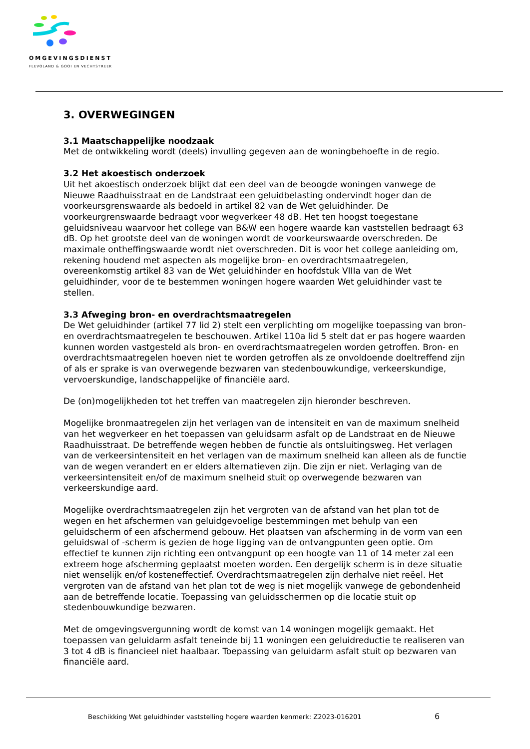OMGEVINGSDIENST
FLEVOLAND & GOOI EN VECHTSTREEK
3. OVERWEGINGEN
3.1 Maatschappelijke noodzaak
Met de ontwikkeling wordt (deels) invulling gegeven aan de woningbehoefte in de regio.
3.2 Het akoestisch onderzoek
Uit het akoestisch onderzoek blijkt dat een deel van de beoogde woningen vanwege de Nieuwe Raadhuisstraat en de Landstraat een geluidbelasting ondervindt hoger dan de voorkeursgrenswaarde als bedoeld in artikel 82 van de Wet geluidhinder. De voorkeurgrenswaarde bedraagt voor wegverkeer 48 dB. Het ten hoogst toegestane geluidsniveau waarvoor het college van B&W een hogere waarde kan vaststellen bedraagt 63 dB. Op het grootste deel van de woningen wordt de voorkeurswaarde overschreden. De maximale ontheffingswaarde wordt niet overschreden. Dit is voor het college aanleiding om, rekening houdend met aspecten als mogelijke bron- en overdrachtsmaatregelen, overeenkomstig artikel 83 van de Wet geluidhinder en hoofdstuk VIIIa van de Wet geluidhinder, voor de te bestemmen woningen hogere waarden Wet geluidhinder vast te stellen.
3.3 Afweging bron- en overdrachtsmaatregelen
De Wet geluidhinder (artikel 77 lid 2) stelt een verplichting om mogelijke toepassing van bron- en overdrachtsmaatregelen te beschouwen. Artikel 110a lid 5 stelt dat er pas hogere waarden kunnen worden vastgesteld als bron- en overdrachtsmaatregelen worden getroffen. Bron- en overdrachtsmaatregelen hoeven niet te worden getroffen als ze onvoldoende doeltreffend zijn of als er sprake is van overwegende bezwaren van stedenbouwkundige, verkeerskundige, vervoerskundige, landschappelijke of financiële aard.
De (on)mogelijkheden tot het treffen van maatregelen zijn hieronder beschreven.
Mogelijke bronmaatregelen zijn het verlagen van de intensiteit en van de maximum snelheid van het wegverkeer en het toepassen van geluidsarm asfalt op de Landstraat en de Nieuwe Raadhuisstraat. De betreffende wegen hebben de functie als ontsluitingsweg. Het verlagen van de verkeersintensiteit en het verlagen van de maximum snelheid kan alleen als de functie van de wegen verandert en er elders alternatieven zijn. Die zijn er niet. Verlaging van de verkeersintensiteit en/of de maximum snelheid stuit op overwegende bezwaren van verkeerskundige aard.
Mogelijke overdrachtsmaatregelen zijn het vergroten van de afstand van het plan tot de wegen en het afschermen van geluidgevoelige bestemmingen met behulp van een geluidscherm of een afschermend gebouw. Het plaatsen van afscherming in de vorm van een geluidswal of -scherm is gezien de hoge ligging van de ontvangpunten geen optie. Om effectief te kunnen zijn richting een ontvangpunt op een hoogte van 11 of 14 meter zal een extreem hoge afscherming geplaatst moeten worden. Een dergelijk scherm is in deze situatie niet wenselijk en/of kosteneffectief. Overdrachtsmaatregelen zijn derhalve niet reëel. Het vergroten van de afstand van het plan tot de weg is niet mogelijk vanwege de gebondenheid aan de betreffende locatie. Toepassing van geluidsschermen op die locatie stuit op stedenbouwkundige bezwaren.
Met de omgevingsvergunning wordt de komst van 14 woningen mogelijk gemaakt. Het toepassen van geluidarm asfalt teneinde bij 11 woningen een geluidreductie te realiseren van 3 tot 4 dB is financieel niet haalbaar. Toepassing van geluidarm asfalt stuit op bezwaren van financiële aard.
Beschikking Wet geluidhinder vaststelling hogere waarden kenmerk: Z2023-016201
6